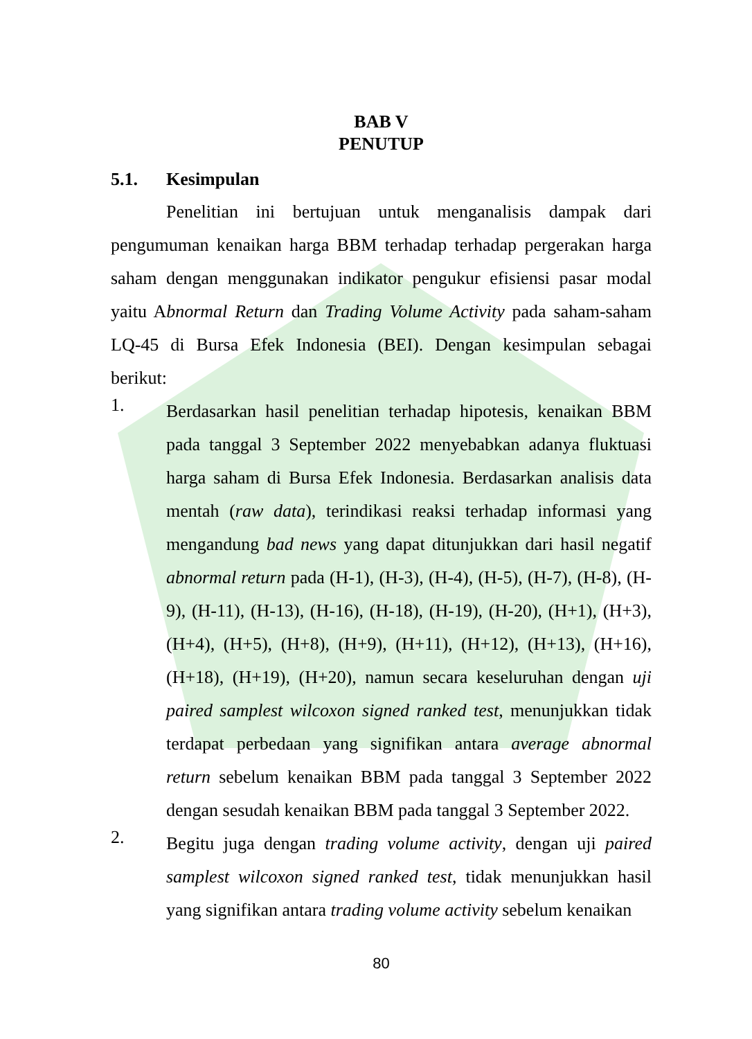BAB V
PENUTUP
5.1. Kesimpulan
Penelitian ini bertujuan untuk menganalisis dampak dari pengumuman kenaikan harga BBM terhadap terhadap pergerakan harga saham dengan menggunakan indikator pengukur efisiensi pasar modal yaitu Abnormal Return dan Trading Volume Activity pada saham-saham LQ-45 di Bursa Efek Indonesia (BEI). Dengan kesimpulan sebagai berikut:
1.
Berdasarkan hasil penelitian terhadap hipotesis, kenaikan BBM pada tanggal 3 September 2022 menyebabkan adanya fluktuasi harga saham di Bursa Efek Indonesia. Berdasarkan analisis data mentah (raw data), terindikasi reaksi terhadap informasi yang mengandung bad news yang dapat ditunjukkan dari hasil negatif abnormal return pada (H-1), (H-3), (H-4), (H-5), (H-7), (H-8), (H-9), (H-11), (H-13), (H-16), (H-18), (H-19), (H-20), (H+1), (H+3), (H+4), (H+5), (H+8), (H+9), (H+11), (H+12), (H+13), (H+16), (H+18), (H+19), (H+20), namun secara keseluruhan dengan uji paired samplest wilcoxon signed ranked test, menunjukkan tidak terdapat perbedaan yang signifikan antara average abnormal return sebelum kenaikan BBM pada tanggal 3 September 2022 dengan sesudah kenaikan BBM pada tanggal 3 September 2022.
2.
Begitu juga dengan trading volume activity, dengan uji paired samplest wilcoxon signed ranked test, tidak menunjukkan hasil yang signifikan antara trading volume activity sebelum kenaikan
80